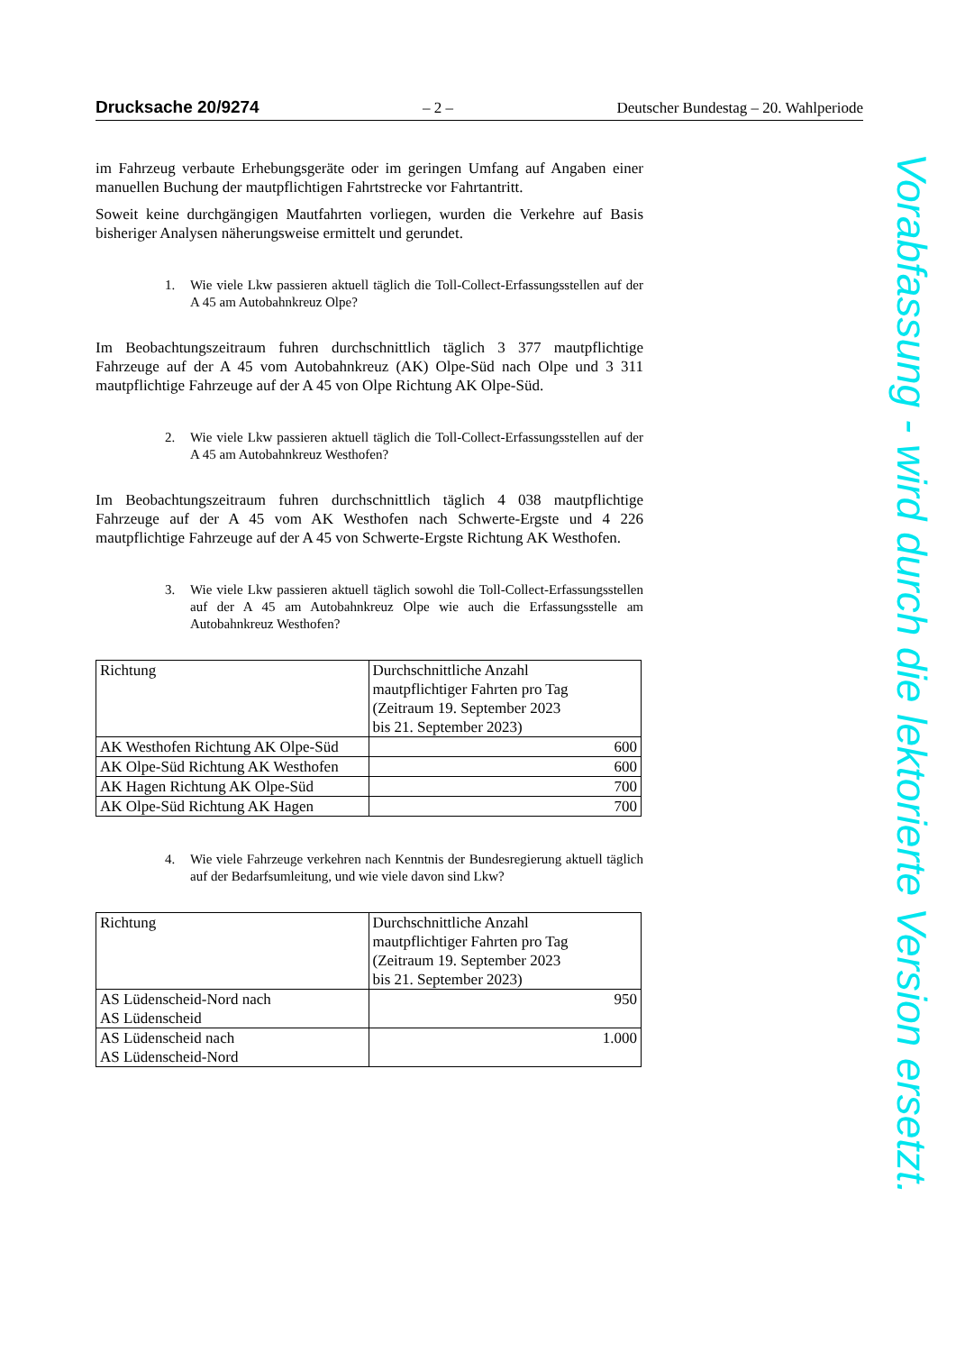Drucksache 20/9274 – 2 – Deutscher Bundestag – 20. Wahlperiode
im Fahrzeug verbaute Erhebungsgeräte oder im geringen Umfang auf Angaben einer manuellen Buchung der mautpflichtigen Fahrtstrecke vor Fahrtantritt.
Soweit keine durchgängigen Mautfahrten vorliegen, wurden die Verkehre auf Basis bisheriger Analysen näherungsweise ermittelt und gerundet.
1. Wie viele Lkw passieren aktuell täglich die Toll-Collect-Erfassungsstellen auf der A 45 am Autobahnkreuz Olpe?
Im Beobachtungszeitraum fuhren durchschnittlich täglich 3 377 mautpflichtige Fahrzeuge auf der A 45 vom Autobahnkreuz (AK) Olpe-Süd nach Olpe und 3 311 mautpflichtige Fahrzeuge auf der A 45 von Olpe Richtung AK Olpe-Süd.
2. Wie viele Lkw passieren aktuell täglich die Toll-Collect-Erfassungsstellen auf der A 45 am Autobahnkreuz Westhofen?
Im Beobachtungszeitraum fuhren durchschnittlich täglich 4 038 mautpflichtige Fahrzeuge auf der A 45 vom AK Westhofen nach Schwerte-Ergste und 4 226 mautpflichtige Fahrzeuge auf der A 45 von Schwerte-Ergste Richtung AK Westhofen.
3. Wie viele Lkw passieren aktuell täglich sowohl die Toll-Collect-Erfassungsstellen auf der A 45 am Autobahnkreuz Olpe wie auch die Erfassungsstelle am Autobahnkreuz Westhofen?
| Richtung | Durchschnittliche Anzahl mautpflichtiger Fahrten pro Tag (Zeitraum 19. September 2023 bis 21. September 2023) |
| AK Westhofen Richtung AK Olpe-Süd | 600 |
| AK Olpe-Süd Richtung AK Westhofen | 600 |
| AK Hagen Richtung AK Olpe-Süd | 700 |
| AK Olpe-Süd Richtung AK Hagen | 700 |
4. Wie viele Fahrzeuge verkehren nach Kenntnis der Bundesregierung aktuell täglich auf der Bedarfsumleitung, und wie viele davon sind Lkw?
| Richtung | Durchschnittliche Anzahl mautpflichtiger Fahrten pro Tag (Zeitraum 19. September 2023 bis 21. September 2023) |
| AS Lüdenscheid-Nord nach AS Lüdenscheid | 950 |
| AS Lüdenscheid nach AS Lüdenscheid-Nord | 1.000 |
Vorabfassung - wird durch die lektorierte Version ersetzt.